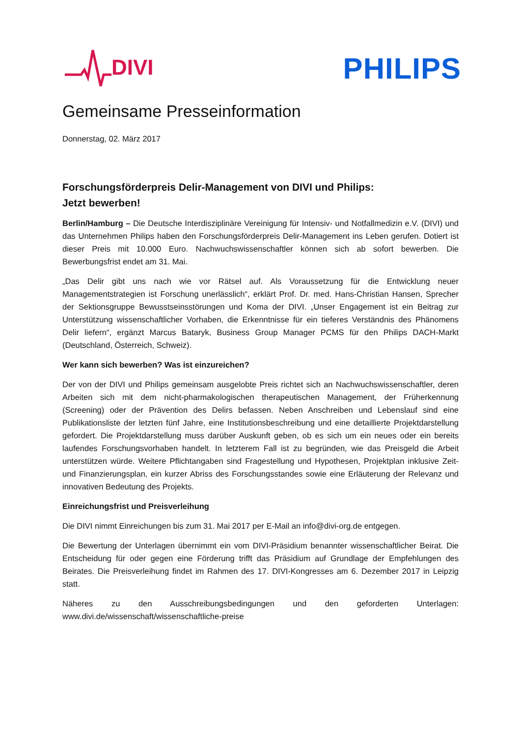DIVI
PHILIPS
Gemeinsame Presseinformation
Donnerstag, 02. März 2017
Forschungsförderpreis Delir-Management von DIVI und Philips:
Jetzt bewerben!
Berlin/Hamburg – Die Deutsche Interdisziplinäre Vereinigung für Intensiv- und Notfallmedizin e.V. (DIVI) und das Unternehmen Philips haben den Forschungsförderpreis Delir-Management ins Leben gerufen. Dotiert ist dieser Preis mit 10.000 Euro. Nachwuchswissenschaftler können sich ab sofort bewerben. Die Bewerbungsfrist endet am 31. Mai.
„Das Delir gibt uns nach wie vor Rätsel auf. Als Voraussetzung für die Entwicklung neuer Managementstrategien ist Forschung unerlässlich“, erklärt Prof. Dr. med. Hans-Christian Hansen, Sprecher der Sektionsgruppe Bewusstseinsstörungen und Koma der DIVI. „Unser Engagement ist ein Beitrag zur Unterstützung wissenschaftlicher Vorhaben, die Erkenntnisse für ein tieferes Verständnis des Phänomens Delir liefern“, ergänzt Marcus Bataryk, Business Group Manager PCMS für den Philips DACH-Markt (Deutschland, Österreich, Schweiz).
Wer kann sich bewerben? Was ist einzureichen?
Der von der DIVI und Philips gemeinsam ausgelobte Preis richtet sich an Nachwuchswissenschaftler, deren Arbeiten sich mit dem nicht-pharmakologischen therapeutischen Management, der Früherkennung (Screening) oder der Prävention des Delirs befassen. Neben Anschreiben und Lebenslauf sind eine Publikationsliste der letzten fünf Jahre, eine Institutionsbeschreibung und eine detaillierte Projektdarstellung gefordert. Die Projektdarstellung muss darüber Auskunft geben, ob es sich um ein neues oder ein bereits laufendes Forschungsvorhaben handelt. In letzterem Fall ist zu begründen, wie das Preisgeld die Arbeit unterstützen würde. Weitere Pflichtangaben sind Fragestellung und Hypothesen, Projektplan inklusive Zeit- und Finanzierungsplan, ein kurzer Abriss des Forschungsstandes sowie eine Erläuterung der Relevanz und innovativen Bedeutung des Projekts.
Einreichungsfrist und Preisverleihung
Die DIVI nimmt Einreichungen bis zum 31. Mai 2017 per E-Mail an info@divi-org.de entgegen.
Die Bewertung der Unterlagen übernimmt ein vom DIVI-Präsidium benannter wissenschaftlicher Beirat. Die Entscheidung für oder gegen eine Förderung trifft das Präsidium auf Grundlage der Empfehlungen des Beirates. Die Preisverleihung findet im Rahmen des 17. DIVI-Kongresses am 6. Dezember 2017 in Leipzig statt.
Näheres zu den Ausschreibungsbedingungen und den geforderten Unterlagen: www.divi.de/wissenschaft/wissenschaftliche-preise